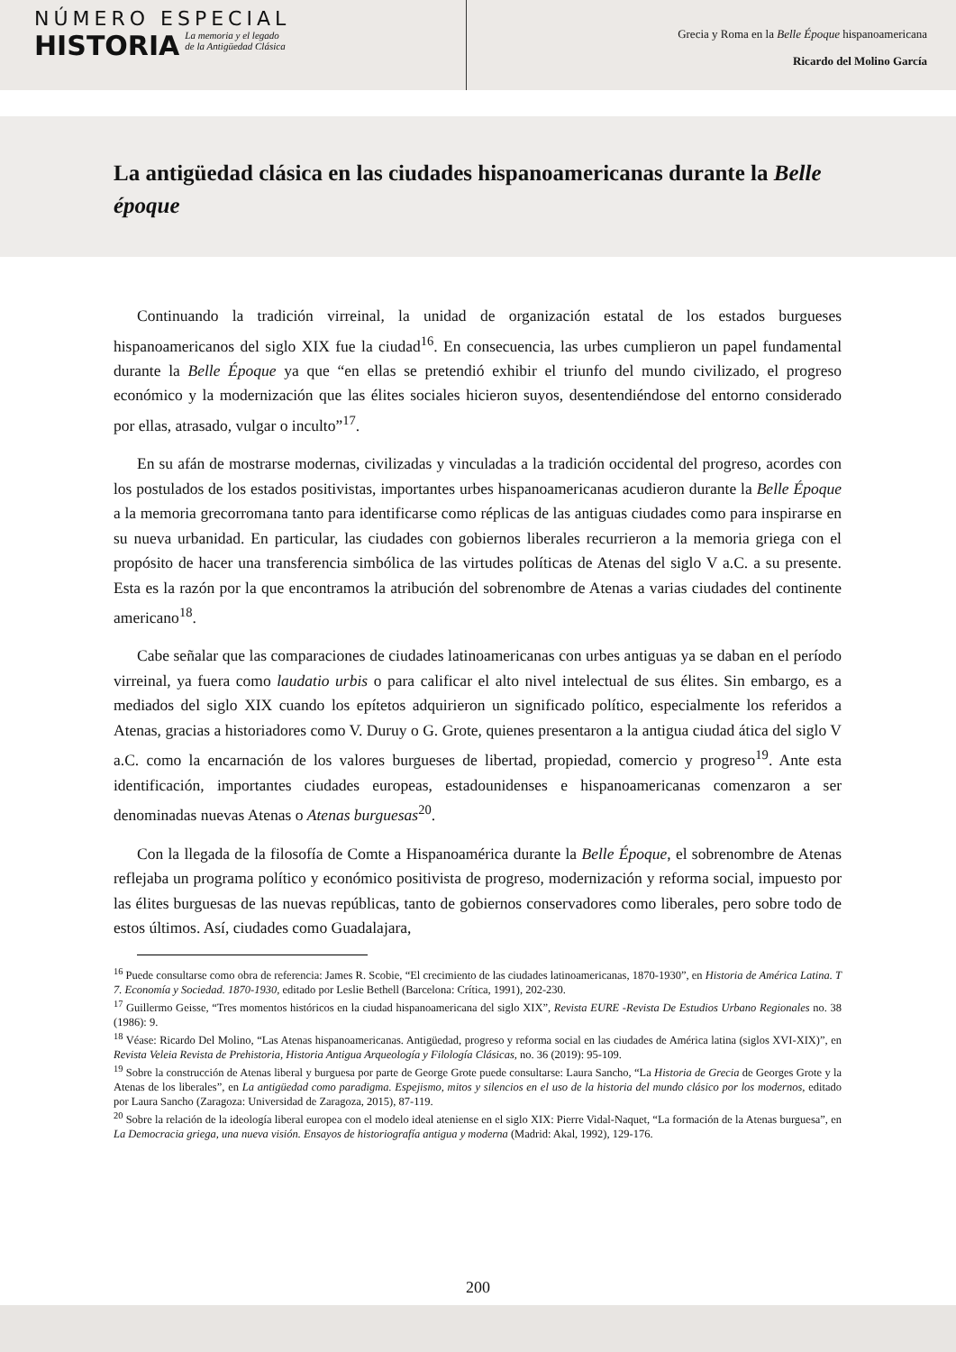NÚMERO ESPECIAL
HISTORIA
La memoria y el legado
de la Antigüedad Clásica
Grecia y Roma en la Belle Époque hispanoamericana
Ricardo del Molino García
La antigüedad clásica en las ciudades hispanoamericanas durante la Belle époque
Continuando la tradición virreinal, la unidad de organización estatal de los estados burgueses hispanoamericanos del siglo XIX fue la ciudad<sup>16</sup>. En consecuencia, las urbes cumplieron un papel fundamental durante la Belle Époque ya que “en ellas se pretendió exhibir el triunfo del mundo civilizado, el progreso económico y la modernización que las élites sociales hicieron suyos, desentendiéndose del entorno considerado por ellas, atrasado, vulgar o inculto”<sup>17</sup>.
En su afán de mostrarse modernas, civilizadas y vinculadas a la tradición occidental del progreso, acordes con los postulados de los estados positivistas, importantes urbes hispanoamericanas acudieron durante la Belle Époque a la memoria grecorromana tanto para identificarse como réplicas de las antiguas ciudades como para inspirarse en su nueva urbanidad. En particular, las ciudades con gobiernos liberales recurrieron a la memoria griega con el propósito de hacer una transferencia simbólica de las virtudes políticas de Atenas del siglo V a.C. a su presente. Esta es la razón por la que encontramos la atribución del sobrenombre de Atenas a varias ciudades del continente americano<sup>18</sup>.
Cabe señalar que las comparaciones de ciudades latinoamericanas con urbes antiguas ya se daban en el período virreinal, ya fuera como laudatio urbis o para calificar el alto nivel intelectual de sus élites. Sin embargo, es a mediados del siglo XIX cuando los epítetos adquirieron un significado político, especialmente los referidos a Atenas, gracias a historiadores como V. Duruy o G. Grote, quienes presentaron a la antigua ciudad ática del siglo V a.C. como la encarnación de los valores burgueses de libertad, propiedad, comercio y progreso<sup>19</sup>. Ante esta identificación, importantes ciudades europeas, estadounidenses e hispanoamericanas comenzaron a ser denominadas nuevas Atenas o Atenas burguesas<sup>20</sup>.
Con la llegada de la filosofía de Comte a Hispanoamérica durante la Belle Époque, el sobrenombre de Atenas reflejaba un programa político y económico positivista de progreso, modernización y reforma social, impuesto por las élites burguesas de las nuevas repúblicas, tanto de gobiernos conservadores como liberales, pero sobre todo de estos últimos. Así, ciudades como Guadalajara,
<sup>16</sup> Puede consultarse como obra de referencia: James R. Scobie, “El crecimiento de las ciudades latinoamericanas, 1870-1930”, en Historia de América Latina. T 7. Economía y Sociedad. 1870-1930, editado por Leslie Bethell (Barcelona: Crítica, 1991), 202-230.
<sup>17</sup> Guillermo Geisse, “Tres momentos históricos en la ciudad hispanoamericana del siglo XIX”, Revista EURE -Revista De Estudios Urbano Regionales no. 38 (1986): 9.
<sup>18</sup> Véase: Ricardo Del Molino, “Las Atenas hispanoamericanas. Antigüedad, progreso y reforma social en las ciudades de América latina (siglos XVI-XIX)”, en Revista Veleia Revista de Prehistoria, Historia Antigua Arqueología y Filología Clásicas, no. 36 (2019): 95-109.
<sup>19</sup> Sobre la construcción de Atenas liberal y burguesa por parte de George Grote puede consultarse: Laura Sancho, “La Historia de Grecia de Georges Grote y la Atenas de los liberales”, en La antigüedad como paradigma. Espejismo, mitos y silencios en el uso de la historia del mundo clásico por los modernos, editado por Laura Sancho (Zaragoza: Universidad de Zaragoza, 2015), 87-119.
<sup>20</sup> Sobre la relación de la ideología liberal europea con el modelo ideal ateniense en el siglo XIX: Pierre Vidal-Naquet, “La formación de la Atenas burguesa”, en La Democracia griega, una nueva visión. Ensayos de historiografía antigua y moderna (Madrid: Akal, 1992), 129-176.
200